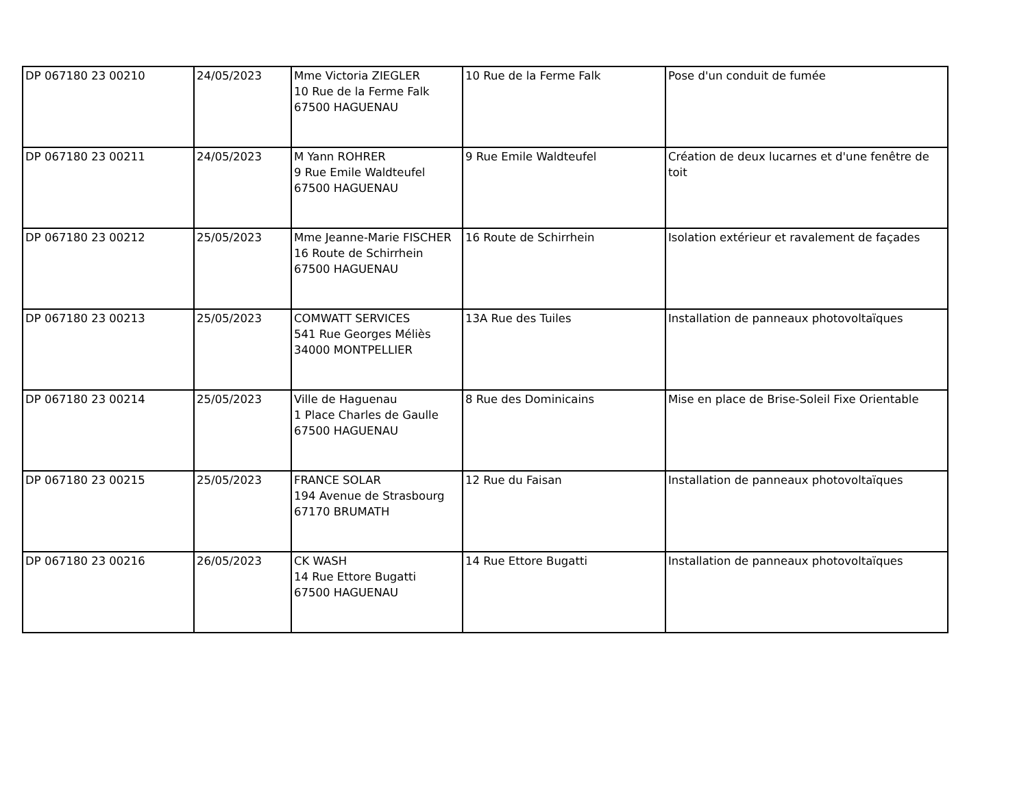| DP 067180 23 00210 | 24/05/2023 | Mme Victoria ZIEGLER 10 Rue de la Ferme Falk 67500 HAGUENAU | 10 Rue de la Ferme Falk | Pose d'un conduit de fumée |
| DP 067180 23 00211 | 24/05/2023 | M Yann ROHRER 9 Rue Emile Waldteufel 67500 HAGUENAU | 9 Rue Emile Waldteufel | Création de deux lucarnes et d'une fenêtre de toit |
| DP 067180 23 00212 | 25/05/2023 | Mme Jeanne-Marie FISCHER 16 Route de Schirrhein 67500 HAGUENAU | 16 Route de Schirrhein | Isolation extérieur et ravalement de façades |
| DP 067180 23 00213 | 25/05/2023 | COMWATT SERVICES 541 Rue Georges Méliès 34000 MONTPELLIER | 13A Rue des Tuiles | Installation de panneaux photovoltaïques |
| DP 067180 23 00214 | 25/05/2023 | Ville de Haguenau 1 Place Charles de Gaulle 67500 HAGUENAU | 8 Rue des Dominicains | Mise en place de Brise-Soleil Fixe Orientable |
| DP 067180 23 00215 | 25/05/2023 | FRANCE SOLAR 194 Avenue de Strasbourg 67170 BRUMATH | 12 Rue du Faisan | Installation de panneaux photovoltaïques |
| DP 067180 23 00216 | 26/05/2023 | CK WASH 14 Rue Ettore Bugatti 67500 HAGUENAU | 14 Rue Ettore Bugatti | Installation de panneaux photovoltaïques |